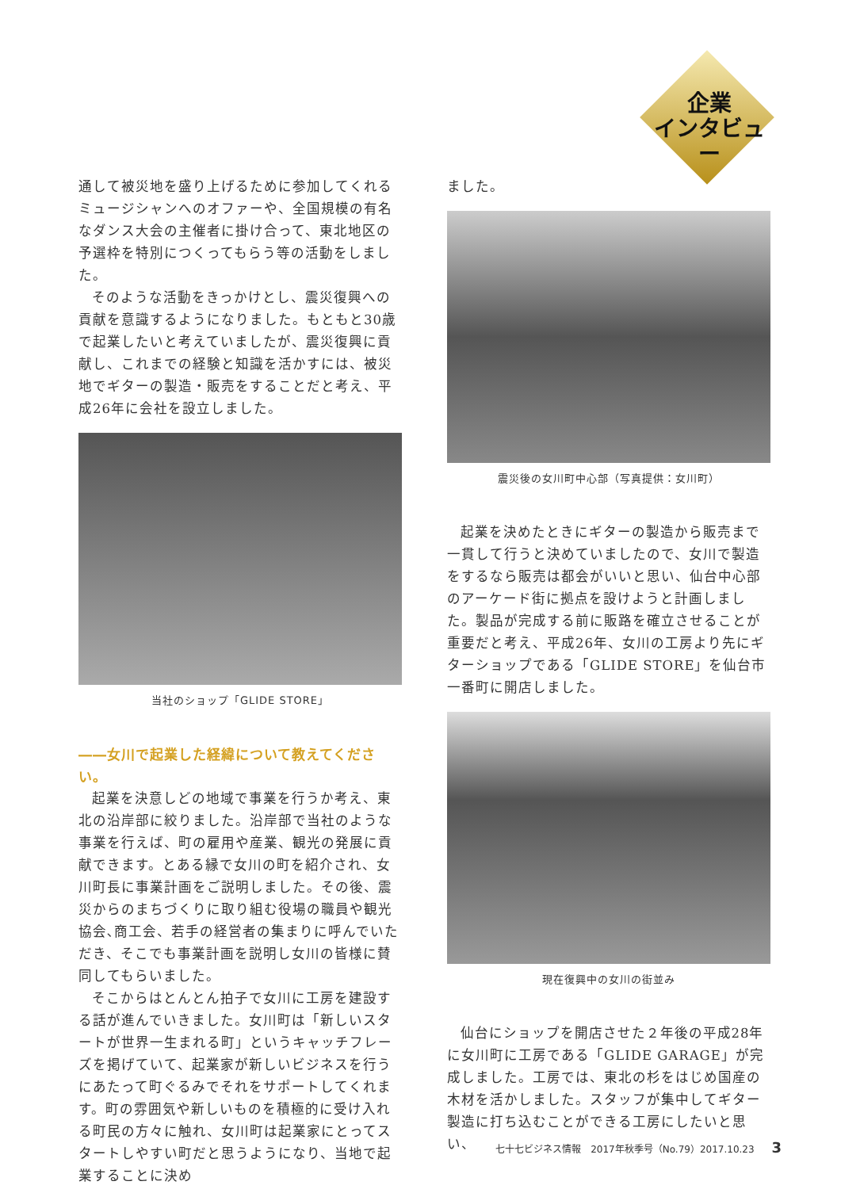企業
インタビュー
通して被災地を盛り上げるために参加してくれるミュージシャンへのオファーや、全国規模の有名なダンス大会の主催者に掛け合って、東北地区の予選枠を特別につくってもらう等の活動をしました。
そのような活動をきっかけとし、震災復興への貢献を意識するようになりました。もともと30歳で起業したいと考えていましたが、震災復興に貢献し、これまでの経験と知識を活かすには、被災地でギターの製造・販売をすることだと考え、平成26年に会社を設立しました。
当社のショップ「GLIDE STORE」
――女川で起業した経緯について教えてください。
起業を決意しどの地域で事業を行うか考え、東北の沿岸部に絞りました。沿岸部で当社のような事業を行えば、町の雇用や産業、観光の発展に貢献できます。とある縁で女川の町を紹介され、女川町長に事業計画をご説明しました。その後、震災からのまちづくりに取り組む役場の職員や観光協会､商工会、若手の経営者の集まりに呼んでいただき、そこでも事業計画を説明し女川の皆様に賛同してもらいました。
そこからはとんとん拍子で女川に工房を建設する話が進んでいきました。女川町は「新しいスタートが世界一生まれる町」というキャッチフレーズを掲げていて、起業家が新しいビジネスを行うにあたって町ぐるみでそれをサポートしてくれます。町の雰囲気や新しいものを積極的に受け入れる町民の方々に触れ、女川町は起業家にとってスタートしやすい町だと思うようになり、当地で起業することに決め
ました。
震災後の女川町中心部（写真提供：女川町）
起業を決めたときにギターの製造から販売まで一貫して行うと決めていましたので、女川で製造をするなら販売は都会がいいと思い、仙台中心部のアーケード街に拠点を設けようと計画しました。製品が完成する前に販路を確立させることが重要だと考え、平成26年、女川の工房より先にギターショップである「GLIDE STORE」を仙台市一番町に開店しました。
現在復興中の女川の街並み
仙台にショップを開店させた２年後の平成28年に女川町に工房である「GLIDE GARAGE」が完成しました。工房では、東北の杉をはじめ国産の木材を活かしました。スタッフが集中してギター製造に打ち込むことができる工房にしたいと思い、
七十七ビジネス情報　2017年秋季号（No.79）2017.10.23 3